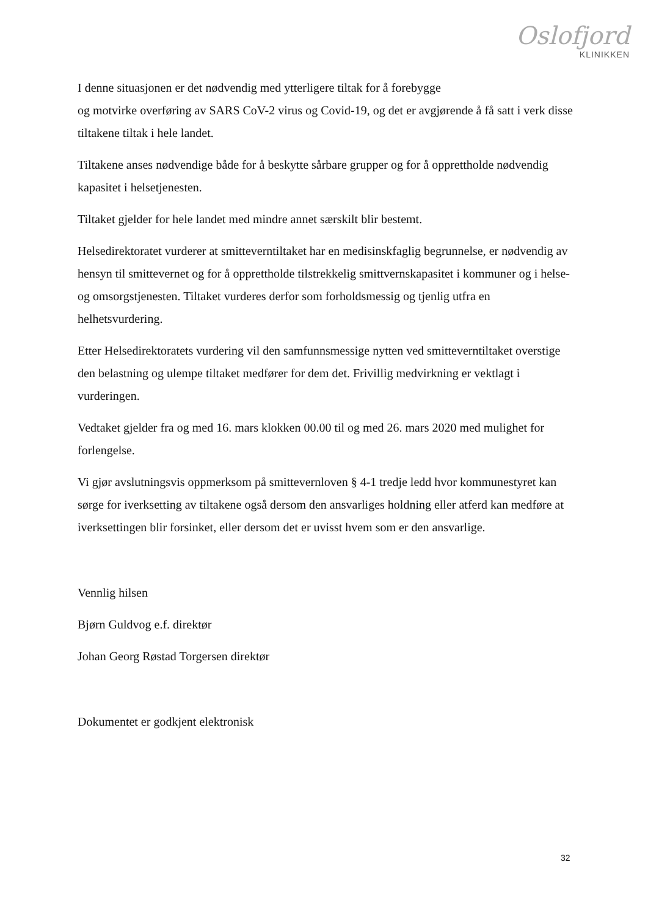Oslofjord
KLINIKKEN
I denne situasjonen er det nødvendig med ytterligere tiltak for å forebygge
og motvirke overføring av SARS CoV-2 virus og Covid-19, og det er avgjørende å få satt i verk disse tiltakene tiltak i hele landet.
Tiltakene anses nødvendige både for å beskytte sårbare grupper og for å opprettholde nødvendig kapasitet i helsetjenesten.
Tiltaket gjelder for hele landet med mindre annet særskilt blir bestemt.
Helsedirektoratet vurderer at smitteverntiltaket har en medisinskfaglig begrunnelse, er nødvendig av hensyn til smittevernet og for å opprettholde tilstrekkelig smittvernskapasitet i kommuner og i helse- og omsorgstjenesten. Tiltaket vurderes derfor som forholdsmessig og tjenlig utfra en helhetsvurdering.
Etter Helsedirektoratets vurdering vil den samfunnsmessige nytten ved smitteverntiltaket overstige den belastning og ulempe tiltaket medfører for dem det. Frivillig medvirkning er vektlagt i vurderingen.
Vedtaket gjelder fra og med 16. mars klokken 00.00 til og med 26. mars 2020 med mulighet for forlengelse.
Vi gjør avslutningsvis oppmerksom på smittevernloven § 4-1 tredje ledd hvor kommunestyret kan sørge for iverksetting av tiltakene også dersom den ansvarliges holdning eller atferd kan medføre at iverksettingen blir forsinket, eller dersom det er uvisst hvem som er den ansvarlige.
Vennlig hilsen
Bjørn Guldvog e.f. direktør
Johan Georg Røstad Torgersen direktør
Dokumentet er godkjent elektronisk
32